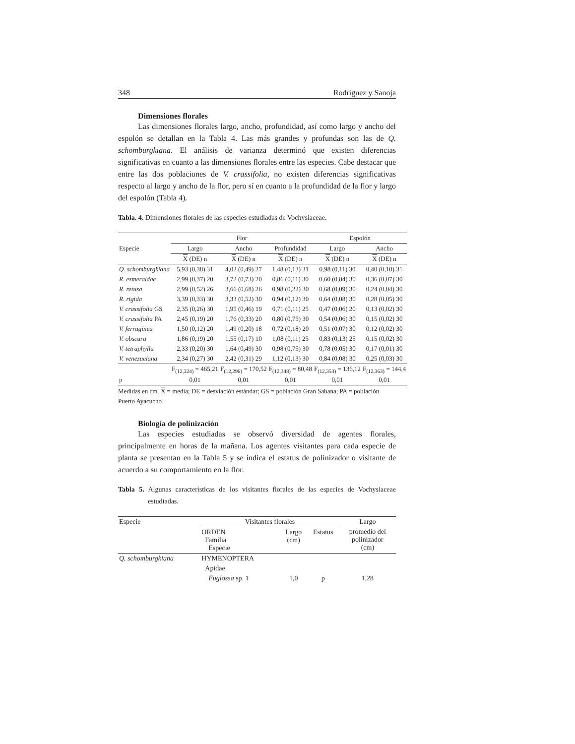348 Rodríguez y Sanoja
Dimensiones florales
Las dimensiones florales largo, ancho, profundidad, así como largo y ancho del espolón se detallan en la Tabla 4. Las más grandes y profundas son las de Q. schomburgkiana. El análisis de varianza determinó que existen diferencias significativas en cuanto a las dimensiones florales entre las especies. Cabe destacar que entre las dos poblaciones de V. crassifolia, no existen diferencias significativas respecto al largo y ancho de la flor, pero sí en cuanto a la profundidad de la flor y largo del espolón (Tabla 4).
Tabla. 4. Dimensiones florales de las especies estudiadas de Vochysiaceae.
| | Flor | | | Espolón | |
| --- | --- | --- | --- | --- | --- |
| Especie | Largo | Ancho | Profundidad | Largo | Ancho |
| | X (DE) n | X (DE) n | X (DE) n | X (DE) n | X (DE) n |
| Q. schomburgkiana | 5,93 (0,38) 31 | 4,02 (0,49) 27 | 1,48 (0,13) 31 | 0,98 (0,11) 30 | 0,40 (0,10) 31 |
| R. esmeraldae | 2,99 (0,37) 20 | 3,72 (0,73) 20 | 0,86 (0,11) 30 | 0,60 (0,84) 30 | 0,36 (0,07) 30 |
| R. retusa | 2,99 (0,52) 26 | 3,66 (0,68) 26 | 0,98 (0,22) 30 | 0,68 (0,09) 30 | 0,24 (0,04) 30 |
| R. rigida | 3,39 (0,33) 30 | 3,33 (0,52) 30 | 0,94 (0,12) 30 | 0,64 (0,08) 30 | 0,28 (0,05) 30 |
| V. crassifolia GS | 2,35 (0,26) 30 | 1,95 (0,46) 19 | 0,71 (0,11) 25 | 0,47 (0,06) 20 | 0,13 (0,02) 30 |
| V. crassifolia PA | 2,45 (0,19) 20 | 1,76 (0,33) 20 | 0,80 (0,75) 30 | 0,54 (0,06) 30 | 0,15 (0,02) 30 |
| V. ferruginea | 1,50 (0,12) 20 | 1,49 (0,20) 18 | 0,72 (0,18) 20 | 0,51 (0,07) 30 | 0,12 (0,02) 30 |
| V. obscura | 1,86 (0,19) 20 | 1,55 (0,17) 10 | 1,08 (0,11) 25 | 0,83 (0,13) 25 | 0,15 (0,02) 30 |
| V. tetraphylla | 2,33 (0,20) 30 | 1,64 (0,49) 30 | 0,98 (0,75) 30 | 0,78 (0,05) 30 | 0,17 (0,01) 30 |
| V. venezuelana | 2,34 (0,27) 30 | 2,42 (0,31) 29 | 1,12 (0,13) 30 | 0,84 (0,08) 30 | 0,25 (0,03) 30 |
| | F<sub>(12,324)</sub> = 465,21 | F<sub>(12,296)</sub> = 170,52 | F<sub>(12,348)</sub> = 80,48 | F<sub>(12,353)</sub> = 136,12 | F<sub>(12,363)</sub> = 144,4 |
| p | 0,01 | 0,01 | 0,01 | 0,01 | 0,01 |
Medidas en cm. X = media; DE = desviación estándar; GS = población Gran Sabana; PA = población Puerto Ayacucho
Biología de polinización
Las especies estudiadas se observó diversidad de agentes florales, principalmente en horas de la mañana. Los agentes visitantes para cada especie de planta se presentan en la Tabla 5 y se indica el estatus de polinizador o visitante de acuerdo a su comportamiento en la flor.
Tabla 5. Algunas características de los visitantes florales de las especies de Vochysiaceae estudiadas.
| Especie | Visitantes florales | | | Largo |
| --- | --- | --- | --- | --- |
| | ORDEN Familia Especie | Largo (cm) | Estatus | promedio del polinizador (cm) |
| Q. schomburgkiana | HYMENOPTERA | | | |
| | Apidae | | | |
| | Euglossa sp. 1 | 1,0 | p | 1,28 |